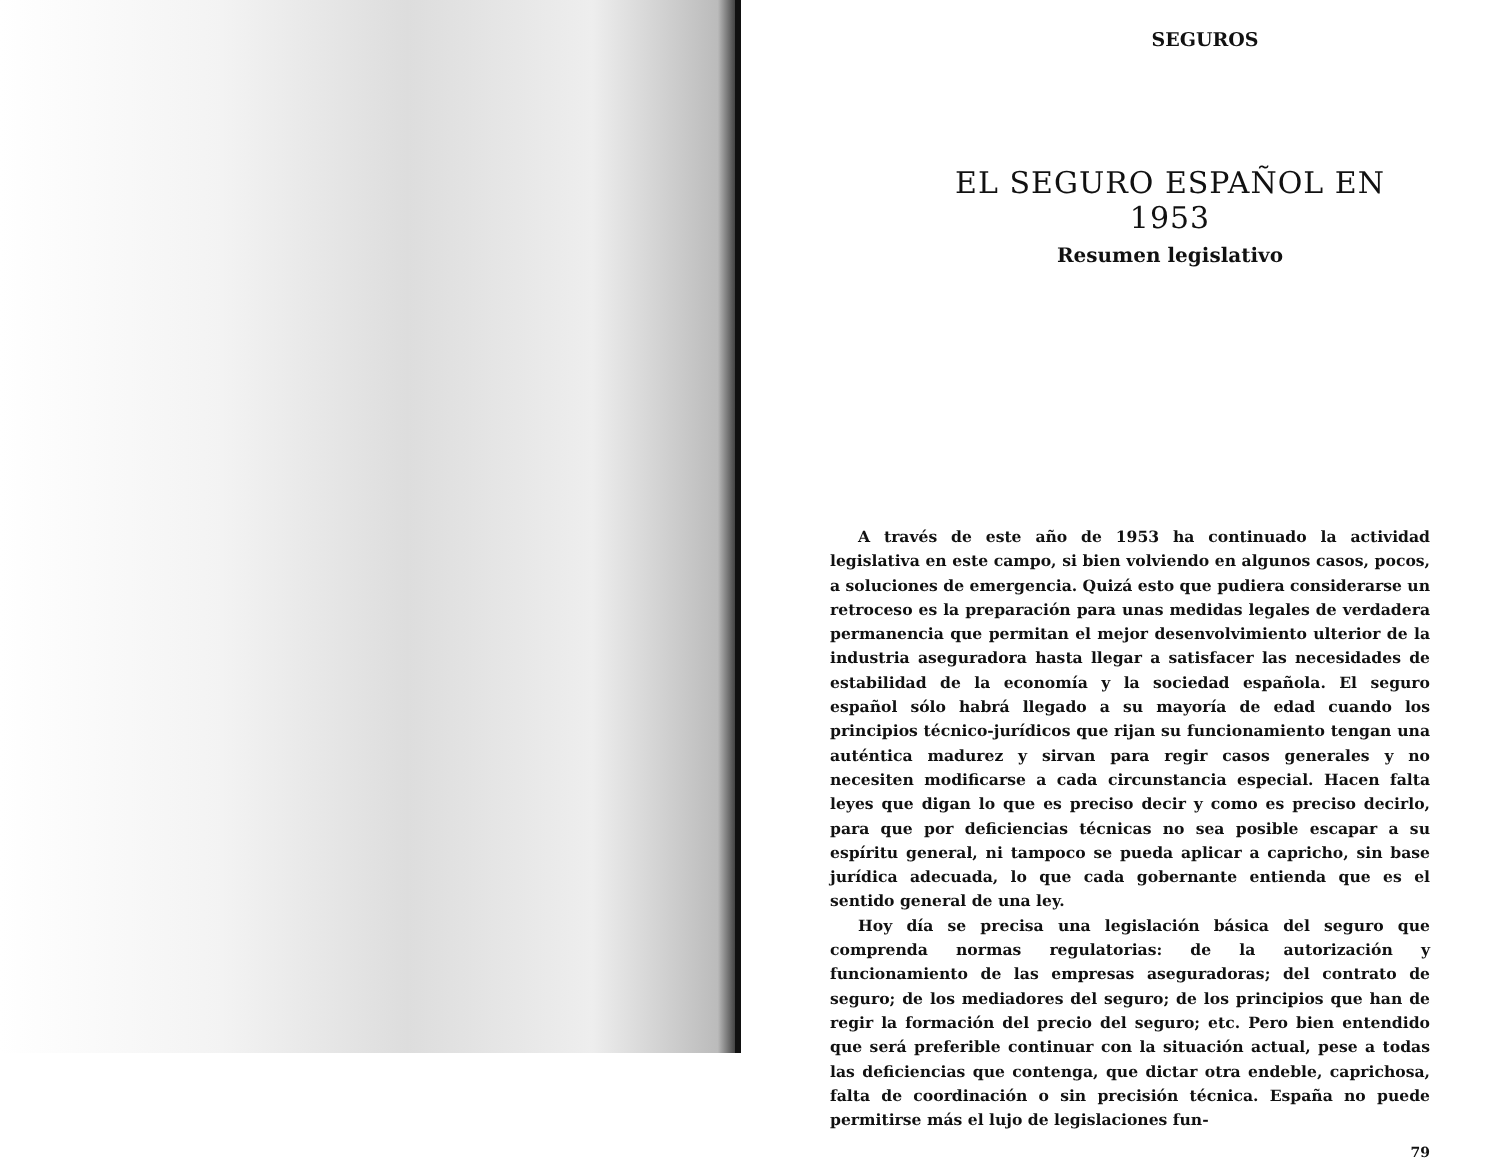SEGUROS
EL SEGURO ESPAÑOL EN 1953
Resumen legislativo
A través de este año de 1953 ha continuado la actividad legislativa en este campo, si bien volviendo en algunos casos, pocos, a soluciones de emergencia. Quizá esto que pudiera considerarse un retroceso es la preparación para unas medidas legales de verdadera permanencia que permitan el mejor desenvolvimiento ulterior de la industria aseguradora hasta llegar a satisfacer las necesidades de estabilidad de la economía y la sociedad española. El seguro español sólo habrá llegado a su mayoría de edad cuando los principios técnico-jurídicos que rijan su funcionamiento tengan una auténtica madurez y sirvan para regir casos generales y no necesiten modificarse a cada circunstancia especial. Hacen falta leyes que digan lo que es preciso decir y como es preciso decirlo, para que por deficiencias técnicas no sea posible escapar a su espíritu general, ni tampoco se pueda aplicar a capricho, sin base jurídica adecuada, lo que cada gobernante entienda que es el sentido general de una ley.
Hoy día se precisa una legislación básica del seguro que comprenda normas regulatorias: de la autorización y funcionamiento de las empresas aseguradoras; del contrato de seguro; de los mediadores del seguro; de los principios que han de regir la formación del precio del seguro; etc. Pero bien entendido que será preferible continuar con la situación actual, pese a todas las deficiencias que contenga, que dictar otra endeble, caprichosa, falta de coordinación o sin precisión técnica. España no puede permitirse más el lujo de legislaciones fun-
79